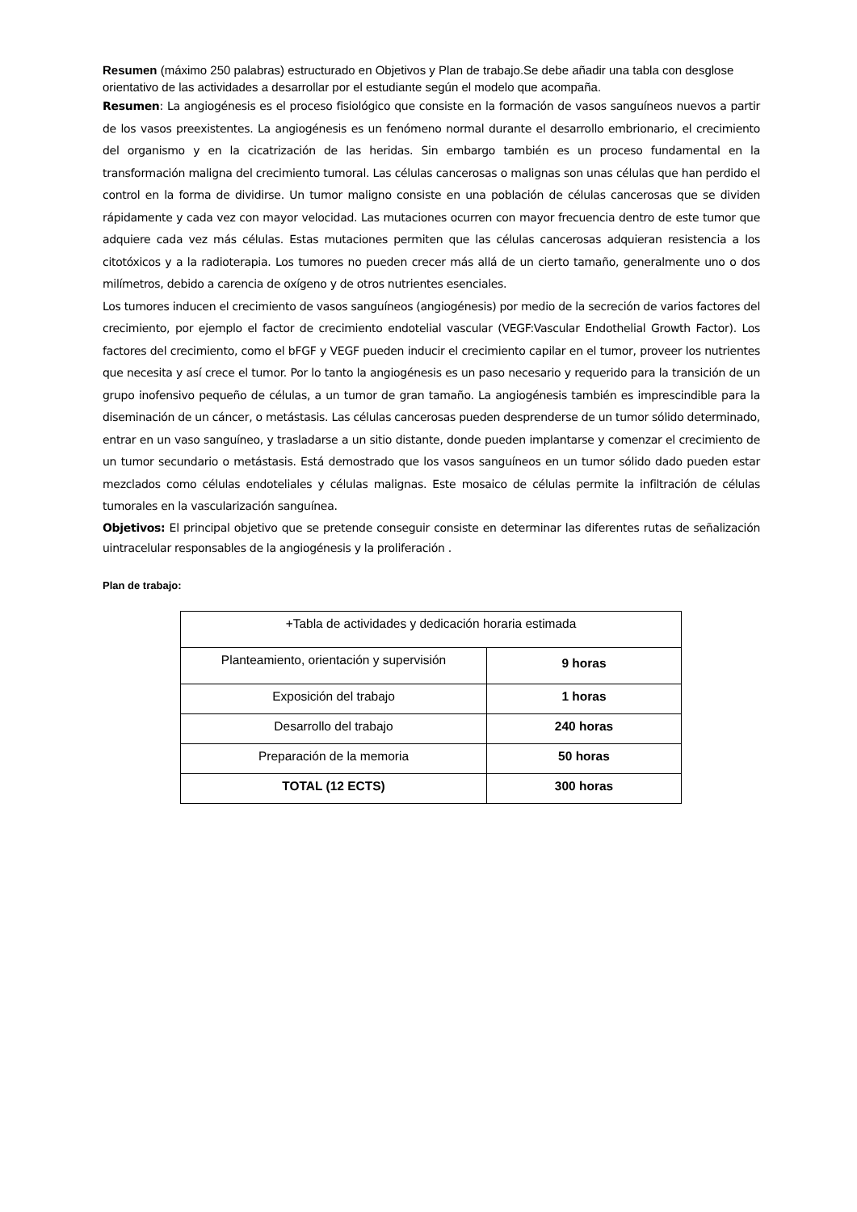Resumen (máximo 250 palabras) estructurado en Objetivos y Plan de trabajo.Se debe añadir una tabla con desglose orientativo de las actividades a desarrollar por el estudiante según el modelo que acompaña.
Resumen: La angiogénesis es el proceso fisiológico que consiste en la formación de vasos sanguíneos nuevos a partir de los vasos preexistentes. La angiogénesis es un fenómeno normal durante el desarrollo embrionario, el crecimiento del organismo y en la cicatrización de las heridas. Sin embargo también es un proceso fundamental en la transformación maligna del crecimiento tumoral. Las células cancerosas o malignas son unas células que han perdido el control en la forma de dividirse. Un tumor maligno consiste en una población de células cancerosas que se dividen rápidamente y cada vez con mayor velocidad. Las mutaciones ocurren con mayor frecuencia dentro de este tumor que adquiere cada vez más células. Estas mutaciones permiten que las células cancerosas adquieran resistencia a los citotóxicos y a la radioterapia. Los tumores no pueden crecer más allá de un cierto tamaño, generalmente uno o dos milímetros, debido a carencia de oxígeno y de otros nutrientes esenciales.
Los tumores inducen el crecimiento de vasos sanguíneos (angiogénesis) por medio de la secreción de varios factores del crecimiento, por ejemplo el factor de crecimiento endotelial vascular (VEGF:Vascular Endothelial Growth Factor). Los factores del crecimiento, como el bFGF y VEGF pueden inducir el crecimiento capilar en el tumor, proveer los nutrientes que necesita y así crece el tumor. Por lo tanto la angiogénesis es un paso necesario y requerido para la transición de un grupo inofensivo pequeño de células, a un tumor de gran tamaño. La angiogénesis también es imprescindible para la diseminación de un cáncer, o metástasis. Las células cancerosas pueden desprenderse de un tumor sólido determinado, entrar en un vaso sanguíneo, y trasladarse a un sitio distante, donde pueden implantarse y comenzar el crecimiento de un tumor secundario o metástasis. Está demostrado que los vasos sanguíneos en un tumor sólido dado pueden estar mezclados como células endoteliales y células malignas. Este mosaico de células permite la infiltración de células tumorales en la vascularización sanguínea.
Objetivos: El principal objetivo que se pretende conseguir consiste en determinar las diferentes rutas de señalización uintracelular responsables de la angiogénesis y la proliferación .
Plan de trabajo:
| +Tabla de actividades y dedicación horaria estimada | |
| --- | --- |
| Planteamiento, orientación y supervisión | 9 horas |
| Exposición del trabajo | 1 horas |
| Desarrollo del trabajo | 240 horas |
| Preparación de la memoria | 50 horas |
| TOTAL (12 ECTS) | 300 horas |